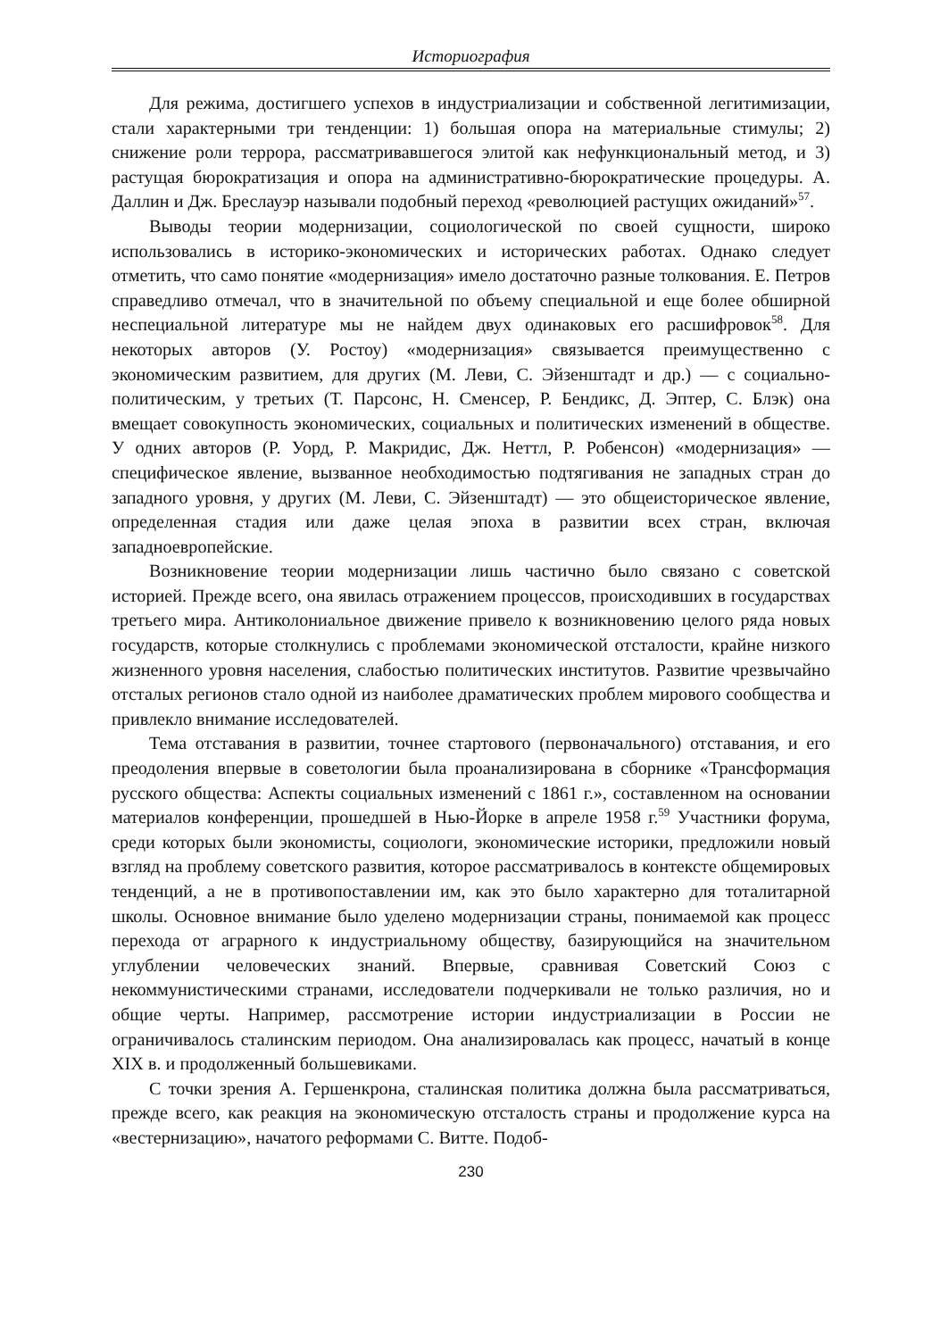Историография
Для режима, достигшего успехов в индустриализации и собственной легитимизации, стали характерными три тенденции: 1) большая опора на материальные стимулы; 2) снижение роли террора, рассматривавшегося элитой как нефункциональный метод, и 3) растущая бюрократизация и опора на административно-бюрократические процедуры. А. Даллин и Дж. Бреслауэр называли подобный переход «революцией растущих ожиданий»<sup>57</sup>.
Выводы теории модернизации, социологической по своей сущности, широко использовались в историко-экономических и исторических работах. Однако следует отметить, что само понятие «модернизация» имело достаточно разные толкования. Е. Петров справедливо отмечал, что в значительной по объему специальной и еще более обширной неспециальной литературе мы не найдем двух одинаковых его расшифровок<sup>58</sup>. Для некоторых авторов (У. Ростоу) «модернизация» связывается преимущественно с экономическим развитием, для других (М. Леви, С. Эйзенштадт и др.) — с социально-политическим, у третьих (Т. Парсонс, Н. Сменсер, Р. Бендикс, Д. Эптер, С. Блэк) она вмещает совокупность экономических, социальных и политических изменений в обществе. У одних авторов (Р. Уорд, Р. Макридис, Дж. Неттл, Р. Робенсон) «модернизация» — специфическое явление, вызванное необходимостью подтягивания не западных стран до западного уровня, у других (М. Леви, С. Эйзенштадт) — это общеисторическое явление, определенная стадия или даже целая эпоха в развитии всех стран, включая западноевропейские.
Возникновение теории модернизации лишь частично было связано с советской историей. Прежде всего, она явилась отражением процессов, происходивших в государствах третьего мира. Антиколониальное движение привело к возникновению целого ряда новых государств, которые столкнулись с проблемами экономической отсталости, крайне низкого жизненного уровня населения, слабостью политических институтов. Развитие чрезвычайно отсталых регионов стало одной из наиболее драматических проблем мирового сообщества и привлекло внимание исследователей.
Тема отставания в развитии, точнее стартового (первоначального) отставания, и его преодоления впервые в советологии была проанализирована в сборнике «Трансформация русского общества: Аспекты социальных изменений с 1861 г.», составленном на основании материалов конференции, прошедшей в Нью-Йорке в апреле 1958 г.<sup>59</sup> Участники форума, среди которых были экономисты, социологи, экономические историки, предложили новый взгляд на проблему советского развития, которое рассматривалось в контексте общемировых тенденций, а не в противопоставлении им, как это было характерно для тоталитарной школы. Основное внимание было уделено модернизации страны, понимаемой как процесс перехода от аграрного к индустриальному обществу, базирующийся на значительном углублении человеческих знаний. Впервые, сравнивая Советский Союз с некоммунистическими странами, исследователи подчеркивали не только различия, но и общие черты. Например, рассмотрение истории индустриализации в России не ограничивалось сталинским периодом. Она анализировалась как процесс, начатый в конце XIX в. и продолженный большевиками.
С точки зрения А. Гершенкрона, сталинская политика должна была рассматриваться, прежде всего, как реакция на экономическую отсталость страны и продолжение курса на «вестернизацию», начатого реформами С. Витте. Подоб-
230